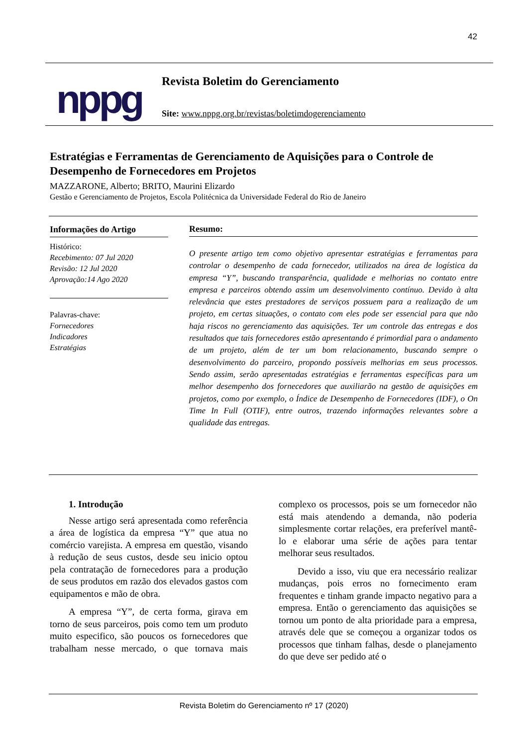42
nppg
Revista Boletim do Gerenciamento
Site: www.nppg.org.br/revistas/boletimdogerenciamento
Estratégias e Ferramentas de Gerenciamento de Aquisições para o Controle de Desempenho de Fornecedores em Projetos
MAZZARONE, Alberto; BRITO, Maurini Elizardo
Gestão e Gerenciamento de Projetos, Escola Politécnica da Universidade Federal do Rio de Janeiro
Informações do Artigo
Histórico:
Recebimento: 07 Jul 2020
Revisão: 12 Jul 2020
Aprovação:14 Ago 2020
Palavras-chave:
Fornecedores
Indicadores
Estratégias
Resumo:
O presente artigo tem como objetivo apresentar estratégias e ferramentas para controlar o desempenho de cada fornecedor, utilizados na área de logística da empresa “Y”, buscando transparência, qualidade e melhorias no contato entre empresa e parceiros obtendo assim um desenvolvimento contínuo. Devido à alta relevância que estes prestadores de serviços possuem para a realização de um projeto, em certas situações, o contato com eles pode ser essencial para que não haja riscos no gerenciamento das aquisições. Ter um controle das entregas e dos resultados que tais fornecedores estão apresentando é primordial para o andamento de um projeto, além de ter um bom relacionamento, buscando sempre o desenvolvimento do parceiro, propondo possíveis melhorias em seus processos. Sendo assim, serão apresentadas estratégias e ferramentas específicas para um melhor desempenho dos fornecedores que auxiliarão na gestão de aquisições em projetos, como por exemplo, o Índice de Desempenho de Fornecedores (IDF), o On Time In Full (OTIF), entre outros, trazendo informações relevantes sobre a qualidade das entregas.
1. Introdução
Nesse artigo será apresentada como referência a área de logística da empresa “Y” que atua no comércio varejista. A empresa em questão, visando à redução de seus custos, desde seu inicio optou pela contratação de fornecedores para a produção de seus produtos em razão dos elevados gastos com equipamentos e mão de obra.
A empresa “Y”, de certa forma, girava em torno de seus parceiros, pois como tem um produto muito especifico, são poucos os fornecedores que trabalham nesse mercado, o que tornava mais complexo os processos, pois se um fornecedor não está mais atendendo a demanda, não poderia simplesmente cortar relações, era preferível mantê-lo e elaborar uma série de ações para tentar melhorar seus resultados.
Devido a isso, viu que era necessário realizar mudanças, pois erros no fornecimento eram frequentes e tinham grande impacto negativo para a empresa. Então o gerenciamento das aquisições se tornou um ponto de alta prioridade para a empresa, através dele que se começou a organizar todos os processos que tinham falhas, desde o planejamento do que deve ser pedido até o
Revista Boletim do Gerenciamento nº 17 (2020)